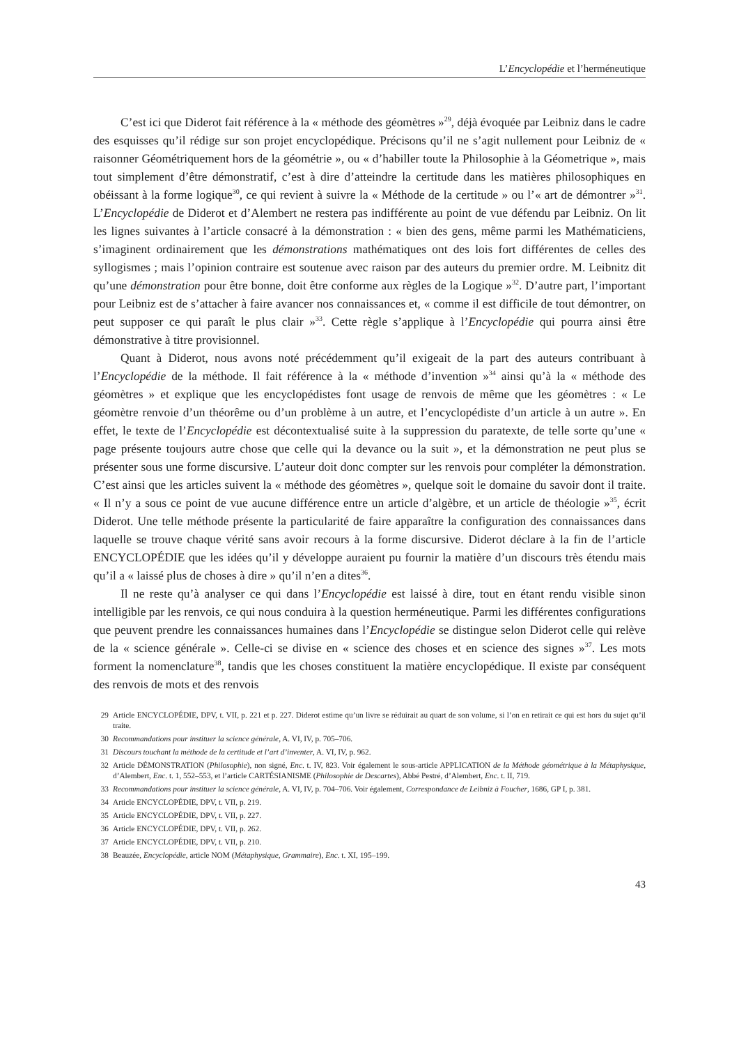L’Encyclopédie et l’herméneutique
C’est ici que Diderot fait référence à la « méthode des géomètres »<sup>29</sup>, déjà évoquée par Leibniz dans le cadre des esquisses qu’il rédige sur son projet encyclopédique. Précisons qu’il ne s’agit nullement pour Leibniz de « raisonner Géométriquement hors de la géométrie », ou « d’habiller toute la Philosophie à la Géometrique », mais tout simplement d’être démonstratif, c’est à dire d’atteindre la certitude dans les matières philosophiques en obéissant à la forme logique<sup>30</sup>, ce qui revient à suivre la « Méthode de la certitude » ou l’« art de démontrer »<sup>31</sup>. L’Encyclopédie de Diderot et d’Alembert ne restera pas indifférente au point de vue défendu par Leibniz. On lit les lignes suivantes à l’article consacré à la démonstration : « bien des gens, même parmi les Mathématiciens, s’imaginent ordinairement que les démonstrations mathématiques ont des lois fort différentes de celles des syllogismes ; mais l’opinion contraire est soutenue avec raison par des auteurs du premier ordre. M. Leibnitz dit qu’une démonstration pour être bonne, doit être conforme aux règles de la Logique »<sup>32</sup>. D’autre part, l’important pour Leibniz est de s’attacher à faire avancer nos connaissances et, « comme il est difficile de tout démontrer, on peut supposer ce qui paraît le plus clair »<sup>33</sup>. Cette règle s’applique à l’Encyclopédie qui pourra ainsi être démonstrative à titre provisionnel.
Quant à Diderot, nous avons noté précédemment qu’il exigeait de la part des auteurs contribuant à l’Encyclopédie de la méthode. Il fait référence à la « méthode d’invention »<sup>34</sup> ainsi qu’à la « méthode des géomètres » et explique que les encyclopédistes font usage de renvois de même que les géomètres : « Le géomètre renvoie d’un théorême ou d’un problème à un autre, et l’encyclopédiste d’un article à un autre ». En effet, le texte de l’Encyclopédie est décontextualisé suite à la suppression du paratexte, de telle sorte qu’une « page présente toujours autre chose que celle qui la devance ou la suit », et la démonstration ne peut plus se présenter sous une forme discursive. L’auteur doit donc compter sur les renvois pour compléter la démonstration. C’est ainsi que les articles suivent la « méthode des géomètres », quelque soit le domaine du savoir dont il traite. « Il n’y a sous ce point de vue aucune différence entre un article d’algèbre, et un article de théologie »<sup>35</sup>, écrit Diderot. Une telle méthode présente la particularité de faire apparaître la configuration des connaissances dans laquelle se trouve chaque vérité sans avoir recours à la forme discursive. Diderot déclare à la fin de l’article ENCYCLOPÉDIE que les idées qu’il y développe auraient pu fournir la matière d’un discours très étendu mais qu’il a « laissé plus de choses à dire » qu’il n’en a dites<sup>36</sup>.
Il ne reste qu’à analyser ce qui dans l’Encyclopédie est laissé à dire, tout en étant rendu visible sinon intelligible par les renvois, ce qui nous conduira à la question herméneutique. Parmi les différentes configurations que peuvent prendre les connaissances humaines dans l’Encyclopédie se distingue selon Diderot celle qui relève de la « science générale ». Celle-ci se divise en « science des choses et en science des signes »<sup>37</sup>. Les mots forment la nomenclature<sup>38</sup>, tandis que les choses constituent la matière encyclopédique. Il existe par conséquent des renvois de mots et des renvois
29 Article ENCYCLOPÉDIE, DPV, t. VII, p. 221 et p. 227. Diderot estime qu’un livre se réduirait au quart de son volume, si l’on en retirait ce qui est hors du sujet qu’il traite.
30 Recommandations pour instituer la science générale, A. VI, IV, p. 705–706.
31 Discours touchant la méthode de la certitude et l’art d’inventer, A. VI, IV, p. 962.
32 Article DÉMONSTRATION (Philosophie), non signé, Enc. t. IV, 823. Voir également le sous-article APPLICATION de la Méthode géométrique à la Métaphysique, d’Alembert, Enc. t. 1, 552–553, et l’article CARTÉSIANISME (Philosophie de Descartes), Abbé Pestré, d’Alembert, Enc. t. II, 719.
33 Recommandations pour instituer la science générale, A. VI, IV, p. 704–706. Voir également, Correspondance de Leibniz à Foucher, 1686, GP I, p. 381.
34 Article ENCYCLOPÉDIE, DPV, t. VII, p. 219.
35 Article ENCYCLOPÉDIE, DPV, t. VII, p. 227.
36 Article ENCYCLOPÉDIE, DPV, t. VII, p. 262.
37 Article ENCYCLOPÉDIE, DPV, t. VII, p. 210.
38 Beauzée, Encyclopédie, article NOM (Métaphysique, Grammaire), Enc. t. XI, 195–199.
43